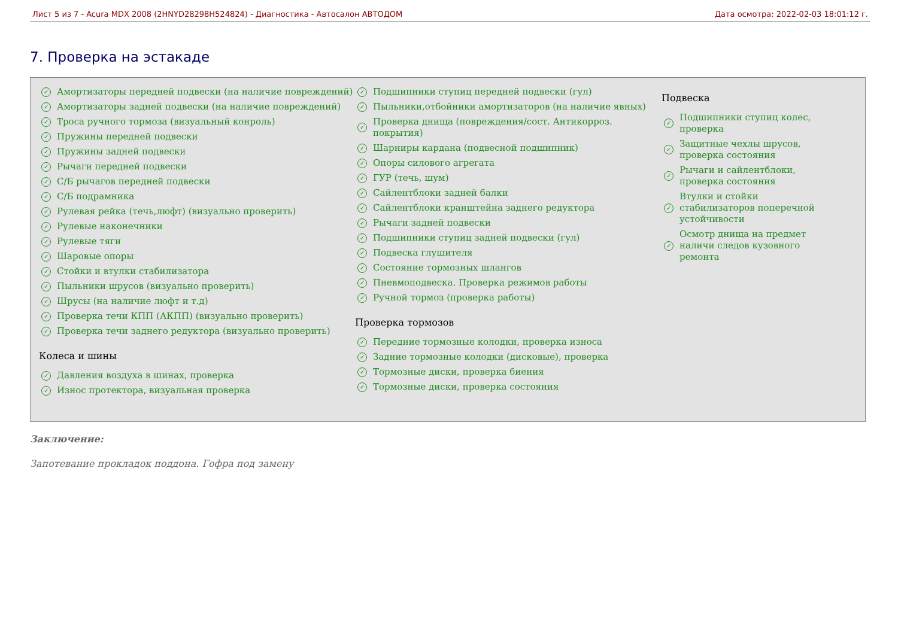Лист 5 из 7 - Acura MDX 2008 (2HNYD28298H524824) - Диагностика - Автосалон АВТОДОМ Дата осмотра: 2022-02-03 18:01:12 г.
7. Проверка на эстакаде
✓ Амортизаторы передней подвески (на наличие повреждений)
✓ Амортизаторы задней подвески (на наличие повреждений)
✓ Троса ручного тормоза (визуальный конроль)
✓ Пружины передней подвески
✓ Пружины задней подвески
✓ Рычаги передней подвески
✓ С/Б рычагов передней подвески
✓ С/Б подрамника
✓ Рулевая рейка (течь,люфт) (визуально проверить)
✓ Рулевые наконечники
✓ Рулевые тяги
✓ Шаровые опоры
✓ Стойки и втулки стабилизатора
✓ Пыльники шрусов (визуально проверить)
✓ Шрусы (на наличие люфт и т.д)
✓ Проверка течи КПП (АКПП) (визуально проверить)
✓ Проверка течи заднего редуктора (визуально проверить)
Колеса и шины
✓ Давления воздуха в шинах, проверка
✓ Износ протектора, визуальная проверка
✓ Подшипники ступиц передней подвески (гул)
✓ Пыльники,отбойники амортизаторов (на наличие явных)
✓ Проверка днища (повреждения/сост. Антикорроз. покрытия)
✓ Шарниры кардана (подвесной подшипник)
✓ Опоры силового агрегата
✓ ГУР (течь, шум)
✓ Сайлентблоки задней балки
✓ Сайлентблоки кранштейна заднего редуктора
✓ Рычаги задней подвески
✓ Подшипники ступиц задней подвески (гул)
✓ Подвеска глушителя
✓ Состояние тормозных шлангов
✓ Пневмоподвеска. Проверка режимов работы
✓ Ручной тормоз (проверка работы)
Проверка тормозов
✓ Передние тормозные колодки, проверка износа
✓ Задние тормозные колодки (дисковые), проверка
✓ Тормозные диски, проверка биения
✓ Тормозные диски, проверка состояния
Подвеска
✓ Подшипники ступиц колес, проверка
✓ Защитные чехлы шрусов, проверка состояния
✓ Рычаги и сайлентблоки, проверка состояния
✓ Втулки и стойки стабилизаторов поперечной устойчивости
✓ Осмотр днища на предмет наличи следов кузовного ремонта
Заключение:
Запотевание прокладок поддона. Гофра под замену